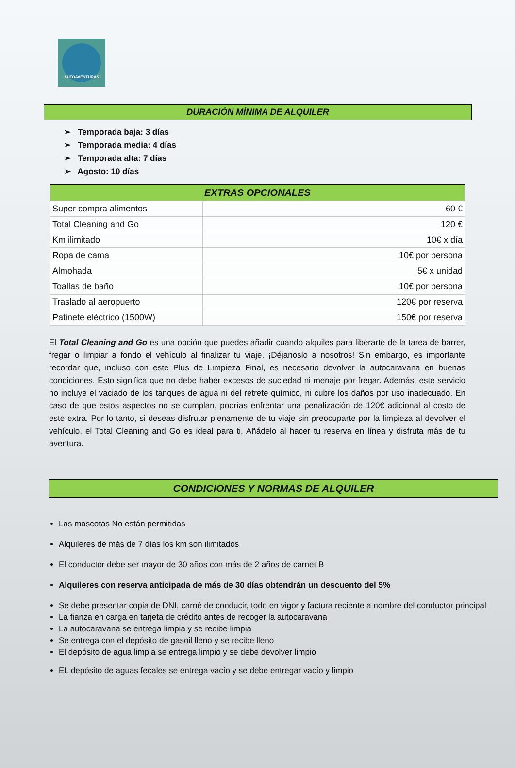AUTOAVENTURAS
DURACIÓN MÍNIMA DE ALQUILER
➢ Temporada baja: 3 días
➢ Temporada media: 4 días
➢ Temporada alta: 7 días
➢ Agosto: 10 días
| EXTRAS OPCIONALES | |
| --- | --- |
| Super compra alimentos | 60 € |
| Total Cleaning and Go | 120 € |
| Km ilimitado | 10€ x día |
| Ropa de cama | 10€ por persona |
| Almohada | 5€ x unidad |
| Toallas de baño | 10€ por persona |
| Traslado al aeropuerto | 120€ por reserva |
| Patinete eléctrico (1500W) | 150€ por reserva |
El Total Cleaning and Go es una opción que puedes añadir cuando alquiles para liberarte de la tarea de barrer, fregar o limpiar a fondo el vehículo al finalizar tu viaje. ¡Déjanoslo a nosotros! Sin embargo, es importante recordar que, incluso con este Plus de Limpieza Final, es necesario devolver la autocaravana en buenas condiciones. Esto significa que no debe haber excesos de suciedad ni menaje por fregar. Además, este servicio no incluye el vaciado de los tanques de agua ni del retrete químico, ni cubre los daños por uso inadecuado. En caso de que estos aspectos no se cumplan, podrías enfrentar una penalización de 120€ adicional al costo de este extra. Por lo tanto, si deseas disfrutar plenamente de tu viaje sin preocuparte por la limpieza al devolver el vehículo, el Total Cleaning and Go es ideal para ti. Añádelo al hacer tu reserva en línea y disfruta más de tu aventura.
CONDICIONES Y NORMAS DE ALQUILER
Las mascotas No están permitidas
Alquileres de más de 7 días los km son ilimitados
El conductor debe ser mayor de 30 años con más de 2 años de carnet B
Alquileres con reserva anticipada de más de 30 días obtendrán un descuento del 5%
Se debe presentar copia de DNI, carné de conducir, todo en vigor y factura reciente a nombre del conductor principal
La fianza en carga en tarjeta de crédito antes de recoger la autocaravana
La autocaravana se entrega limpia y se recibe limpia
Se entrega con el depósito de gasoil lleno y se recibe lleno
El depósito de agua limpia se entrega limpio y se debe devolver limpio
EL depósito de aguas fecales se entrega vacío y se debe entregar vacío y limpio